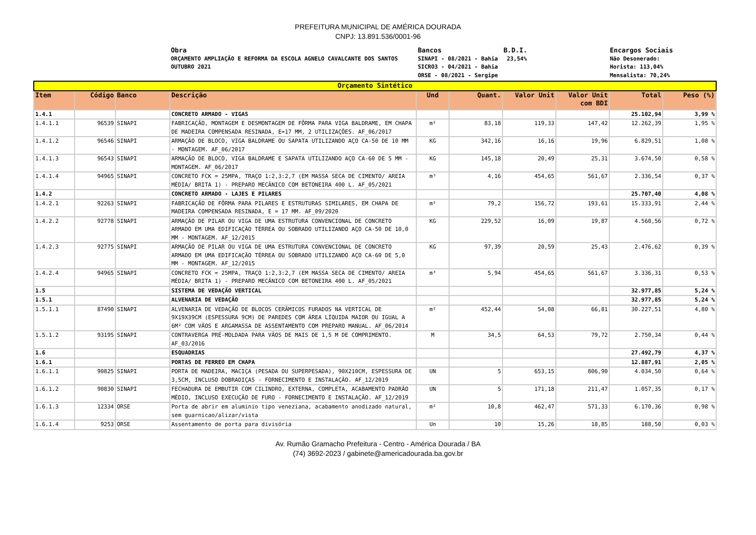PREFEITURA MUNICIPAL DE AMÉRICA DOURADA
CNPJ: 13.891.536/0001-96
Obra
ORÇAMENTO AMPLIAÇÃO E REFORMA DA ESCOLA AGNELO CAVALCANTE DOS SANTOS OUTUBRO 2021
Bancos
SINAPI - 08/2021 - Bahia
SICRO3 - 04/2021 - Bahia
ORSE - 08/2021 - Sergipe
B.D.I.
23,54%
Encargos Sociais
Não Desonerado:
Horista: 113,04%
Mensalista: 70,24%
| Orçamento Sintético | | | | | | | | | |
| --- | --- | --- | --- | --- | --- | --- | --- | --- | --- |
| Item | Código | Banco | Descrição | Und | Quant. | Valor Unit | Valor Unit com BDI | Total | Peso (%) |
| 1.4.1 | | | CONCRETO ARMADO - VIGAS | | | | | 25.102,94 | 3,99 % |
| 1.4.1.1 | 96539 | SINAPI | FABRICAÇÃO, MONTAGEM E DESMONTAGEM DE FÔRMA PARA VIGA BALDRAME, EM CHAPA DE MADEIRA COMPENSADA RESINADA, E=17 MM, 2 UTILIZAÇÕES. AF_06/2017 | m² | 83,18 | 119,33 | 147,42 | 12.262,39 | 1,95 % |
| 1.4.1.2 | 96546 | SINAPI | ARMAÇÃO DE BLOCO, VIGA BALDRAME OU SAPATA UTILIZANDO AÇO CA-50 DE 10 MM - MONTAGEM. AF_06/2017 | KG | 342,16 | 16,16 | 19,96 | 6.829,51 | 1,08 % |
| 1.4.1.3 | 96543 | SINAPI | ARMAÇÃO DE BLOCO, VIGA BALDRAME E SAPATA UTILIZANDO AÇO CA-60 DE 5 MM - MONTAGEM. AF_06/2017 | KG | 145,18 | 20,49 | 25,31 | 3.674,50 | 0,58 % |
| 1.4.1.4 | 94965 | SINAPI | CONCRETO FCK = 25MPA, TRAÇO 1:2,3:2,7 (EM MASSA SECA DE CIMENTO/ AREIA MÉDIA/ BRITA 1) - PREPARO MECÂNICO COM BETONEIRA 400 L. AF_05/2021 | m³ | 4,16 | 454,65 | 561,67 | 2.336,54 | 0,37 % |
| 1.4.2 | | | CONCRETO ARMADO - LAJES E PILARES | | | | | 25.707,40 | 4,08 % |
| 1.4.2.1 | 92263 | SINAPI | FABRICAÇÃO DE FÔRMA PARA PILARES E ESTRUTURAS SIMILARES, EM CHAPA DE MADEIRA COMPENSADA RESINADA, E = 17 MM. AF_09/2020 | m² | 79,2 | 156,72 | 193,61 | 15.333,91 | 2,44 % |
| 1.4.2.2 | 92778 | SINAPI | ARMAÇÃO DE PILAR OU VIGA DE UMA ESTRUTURA CONVENCIONAL DE CONCRETO ARMADO EM UMA EDIFICAÇÃO TÉRREA OU SOBRADO UTILIZANDO AÇO CA-50 DE 10,0 MM - MONTAGEM. AF_12/2015 | KG | 229,52 | 16,09 | 19,87 | 4.560,56 | 0,72 % |
| 1.4.2.3 | 92775 | SINAPI | ARMAÇÃO DE PILAR OU VIGA DE UMA ESTRUTURA CONVENCIONAL DE CONCRETO ARMADO EM UMA EDIFICAÇÃO TÉRREA OU SOBRADO UTILIZANDO AÇO CA-60 DE 5,0 MM - MONTAGEM. AF_12/2015 | KG | 97,39 | 20,59 | 25,43 | 2.476,62 | 0,39 % |
| 1.4.2.4 | 94965 | SINAPI | CONCRETO FCK = 25MPA, TRAÇO 1:2,3:2,7 (EM MASSA SECA DE CIMENTO/ AREIA MÉDIA/ BRITA 1) - PREPARO MECÂNICO COM BETONEIRA 400 L. AF_05/2021 | m³ | 5,94 | 454,65 | 561,67 | 3.336,31 | 0,53 % |
| 1.5 | | | SISTEMA DE VEDAÇÃO VERTICAL | | | | | 32.977,85 | 5,24 % |
| 1.5.1 | | | ALVENARIA DE VEDAÇÃO | | | | | 32.977,85 | 5,24 % |
| 1.5.1.1 | 87490 | SINAPI | ALVENARIA DE VEDAÇÃO DE BLOCOS CERÂMICOS FURADOS NA VERTICAL DE 9X19X39CM (ESPESSURA 9CM) DE PAREDES COM ÁREA LÍQUIDA MAIOR OU IGUAL A 6M² COM VÃOS E ARGAMASSA DE ASSENTAMENTO COM PREPARO MANUAL. AF_06/2014 | m² | 452,44 | 54,08 | 66,81 | 30.227,51 | 4,80 % |
| 1.5.1.2 | 93195 | SINAPI | CONTRAVERGA PRÉ-MOLDADA PARA VÃOS DE MAIS DE 1,5 M DE COMPRIMENTO. AF_03/2016 | M | 34,5 | 64,53 | 79,72 | 2.750,34 | 0,44 % |
| 1.6 | | | ESQUADRIAS | | | | | 27.492,79 | 4,37 % |
| 1.6.1 | | | PORTAS DE FERREO EM CHAPA | | | | | 12.887,91 | 2,05 % |
| 1.6.1.1 | 90825 | SINAPI | PORTA DE MADEIRA, MACIÇA (PESADA OU SUPERPESADA), 90X210CM, ESPESSURA DE 3,5CM, INCLUSO DOBRADIÇAS - FORNECIMENTO E INSTALAÇÃO. AF_12/2019 | UN | 5 | 653,15 | 806,90 | 4.034,50 | 0,64 % |
| 1.6.1.2 | 90830 | SINAPI | FECHADURA DE EMBUTIR COM CILINDRO, EXTERNA, COMPLETA, ACABAMENTO PADRÃO MÉDIO, INCLUSO EXECUÇÃO DE FURO - FORNECIMENTO E INSTALAÇÃO. AF_12/2019 | UN | 5 | 171,18 | 211,47 | 1.057,35 | 0,17 % |
| 1.6.1.3 | 12334 | ORSE | Porta de abrir em aluminio tipo veneziana, acabamento anodizado natural, sem guarnicao/alizar/vista | m² | 10,8 | 462,47 | 571,33 | 6.170,36 | 0,98 % |
| 1.6.1.4 | 9253 | ORSE | Assentamento de porta para divisória | Un | 10 | 15,26 | 18,85 | 188,50 | 0,03 % |
Av. Rumão Gramacho Prefeitura - Centro - América Dourada / BA
(74) 3692-2023 / gabinete@americadourada.ba.gov.br